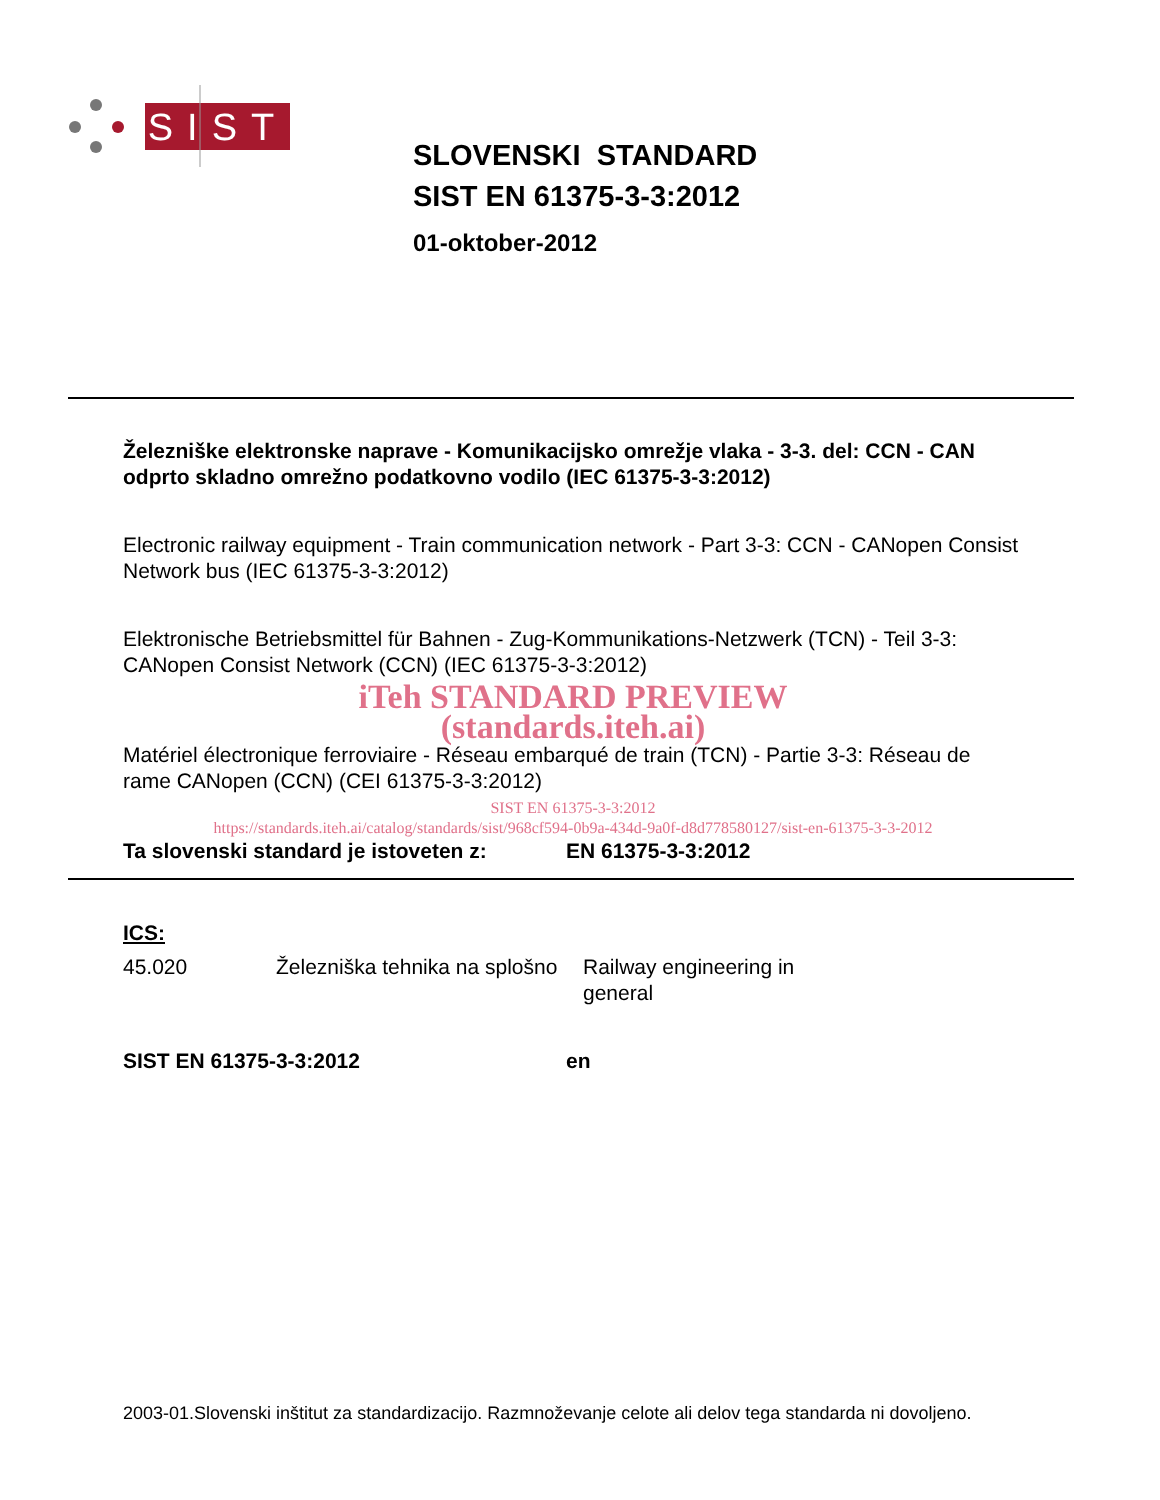SIST
SLOVENSKI STANDARD
SIST EN 61375-3-3:2012
01-oktober-2012
Železniške elektronske naprave - Komunikacijsko omrežje vlaka - 3-3. del: CCN - CAN odprto skladno omrežno podatkovno vodilo (IEC 61375-3-3:2012)
Electronic railway equipment - Train communication network - Part 3-3: CCN - CANopen Consist Network bus (IEC 61375-3-3:2012)
Elektronische Betriebsmittel für Bahnen - Zug-Kommunikations-Netzwerk (TCN) - Teil 3-3: CANopen Consist Network (CCN) (IEC 61375-3-3:2012)
iTeh STANDARD PREVIEW
(standards.iteh.ai)
Matériel électronique ferroviaire - Réseau embarqué de train (TCN) - Partie 3-3: Réseau de rame CANopen (CCN) (CEI 61375-3-3:2012)
SIST EN 61375-3-3:2012
https://standards.iteh.ai/catalog/standards/sist/968cf594-0b9a-434d-9a0f-d8d778580127/sist-en-61375-3-3-2012
Ta slovenski standard je istoveten z: EN 61375-3-3:2012
ICS:
45.020 Železniška tehnika na splošno
Railway engineering in general
SIST EN 61375-3-3:2012 en
2003-01.Slovenski inštitut za standardizacijo. Razmnoževanje celote ali delov tega standarda ni dovoljeno.